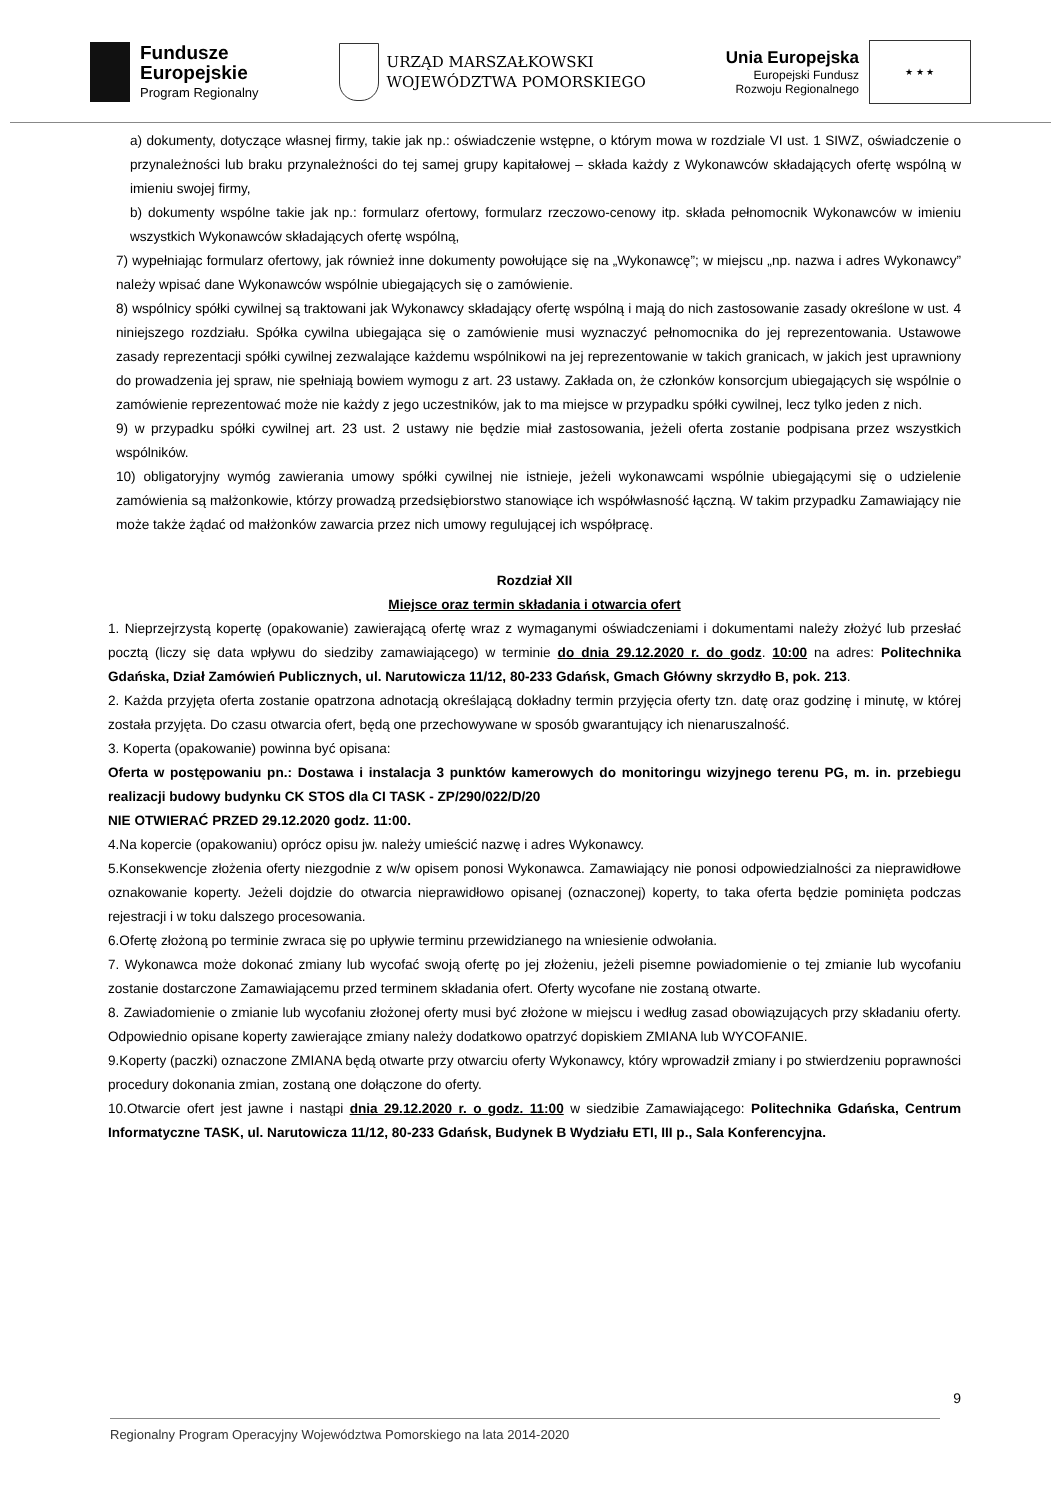Fundusze
Europejskie
Program Regionalny
URZĄD MARSZAŁKOWSKI
WOJEWÓDZTWA POMORSKIEGO
Unia Europejska
Europejski Fundusz
Rozwoju Regionalnego
★ ★ ★
a) dokumenty, dotyczące własnej firmy, takie jak np.: oświadczenie wstępne, o którym mowa w rozdziale VI ust. 1 SIWZ, oświadczenie o przynależności lub braku przynależności do tej samej grupy kapitałowej – składa każdy z Wykonawców składających ofertę wspólną w imieniu swojej firmy,
b) dokumenty wspólne takie jak np.: formularz ofertowy, formularz rzeczowo-cenowy itp. składa pełnomocnik Wykonawców w imieniu wszystkich Wykonawców składających ofertę wspólną,
7) wypełniając formularz ofertowy, jak również inne dokumenty powołujące się na „Wykonawcę”; w miejscu „np. nazwa i adres Wykonawcy” należy wpisać dane Wykonawców wspólnie ubiegających się o zamówienie.
8) wspólnicy spółki cywilnej są traktowani jak Wykonawcy składający ofertę wspólną i mają do nich zastosowanie zasady określone w ust. 4 niniejszego rozdziału. Spółka cywilna ubiegająca się o zamówienie musi wyznaczyć pełnomocnika do jej reprezentowania. Ustawowe zasady reprezentacji spółki cywilnej zezwalające każdemu wspólnikowi na jej reprezentowanie w takich granicach, w jakich jest uprawniony do prowadzenia jej spraw, nie spełniają bowiem wymogu z art. 23 ustawy. Zakłada on, że członków konsorcjum ubiegających się wspólnie o zamówienie reprezentować może nie każdy z jego uczestników, jak to ma miejsce w przypadku spółki cywilnej, lecz tylko jeden z nich.
9) w przypadku spółki cywilnej art. 23 ust. 2 ustawy nie będzie miał zastosowania, jeżeli oferta zostanie podpisana przez wszystkich wspólników.
10) obligatoryjny wymóg zawierania umowy spółki cywilnej nie istnieje, jeżeli wykonawcami wspólnie ubiegającymi się o udzielenie zamówienia są małżonkowie, którzy prowadzą przedsiębiorstwo stanowiące ich współwłasność łączną. W takim przypadku Zamawiający nie może także żądać od małżonków zawarcia przez nich umowy regulującej ich współpracę.
Rozdział XII
Miejsce oraz termin składania i otwarcia ofert
1. Nieprzejrzystą kopertę (opakowanie) zawierającą ofertę wraz z wymaganymi oświadczeniami i dokumentami należy złożyć lub przesłać pocztą (liczy się data wpływu do siedziby zamawiającego) w terminie do dnia 29.12.2020 r. do godz. 10:00 na adres: Politechnika Gdańska, Dział Zamówień Publicznych, ul. Narutowicza 11/12, 80-233 Gdańsk, Gmach Główny skrzydło B, pok. 213.
2. Każda przyjęta oferta zostanie opatrzona adnotacją określającą dokładny termin przyjęcia oferty tzn. datę oraz godzinę i minutę, w której została przyjęta. Do czasu otwarcia ofert, będą one przechowywane w sposób gwarantujący ich nienaruszalność.
3. Koperta (opakowanie) powinna być opisana:
Oferta w postępowaniu pn.: Dostawa i instalacja 3 punktów kamerowych do monitoringu wizyjnego terenu PG, m. in. przebiegu realizacji budowy budynku CK STOS dla CI TASK - ZP/290/022/D/20
NIE OTWIERAĆ PRZED 29.12.2020 godz. 11:00.
4.Na kopercie (opakowaniu) oprócz opisu jw. należy umieścić nazwę i adres Wykonawcy.
5.Konsekwencje złożenia oferty niezgodnie z w/w opisem ponosi Wykonawca. Zamawiający nie ponosi odpowiedzialności za nieprawidłowe oznakowanie koperty. Jeżeli dojdzie do otwarcia nieprawidłowo opisanej (oznaczonej) koperty, to taka oferta będzie pominięta podczas rejestracji i w toku dalszego procesowania.
6.Ofertę złożoną po terminie zwraca się po upływie terminu przewidzianego na wniesienie odwołania.
7. Wykonawca może dokonać zmiany lub wycofać swoją ofertę po jej złożeniu, jeżeli pisemne powiadomienie o tej zmianie lub wycofaniu zostanie dostarczone Zamawiającemu przed terminem składania ofert. Oferty wycofane nie zostaną otwarte.
8. Zawiadomienie o zmianie lub wycofaniu złożonej oferty musi być złożone w miejscu i według zasad obowiązujących przy składaniu oferty. Odpowiednio opisane koperty zawierające zmiany należy dodatkowo opatrzyć dopiskiem ZMIANA lub WYCOFANIE.
9.Koperty (paczki) oznaczone ZMIANA będą otwarte przy otwarciu oferty Wykonawcy, który wprowadził zmiany i po stwierdzeniu poprawności procedury dokonania zmian, zostaną one dołączone do oferty.
10.Otwarcie ofert jest jawne i nastąpi dnia 29.12.2020 r. o godz. 11:00 w siedzibie Zamawiającego: Politechnika Gdańska, Centrum Informatyczne TASK, ul. Narutowicza 11/12, 80-233 Gdańsk, Budynek B Wydziału ETI, III p., Sala Konferencyjna.
9
Regionalny Program Operacyjny Województwa Pomorskiego na lata 2014-2020